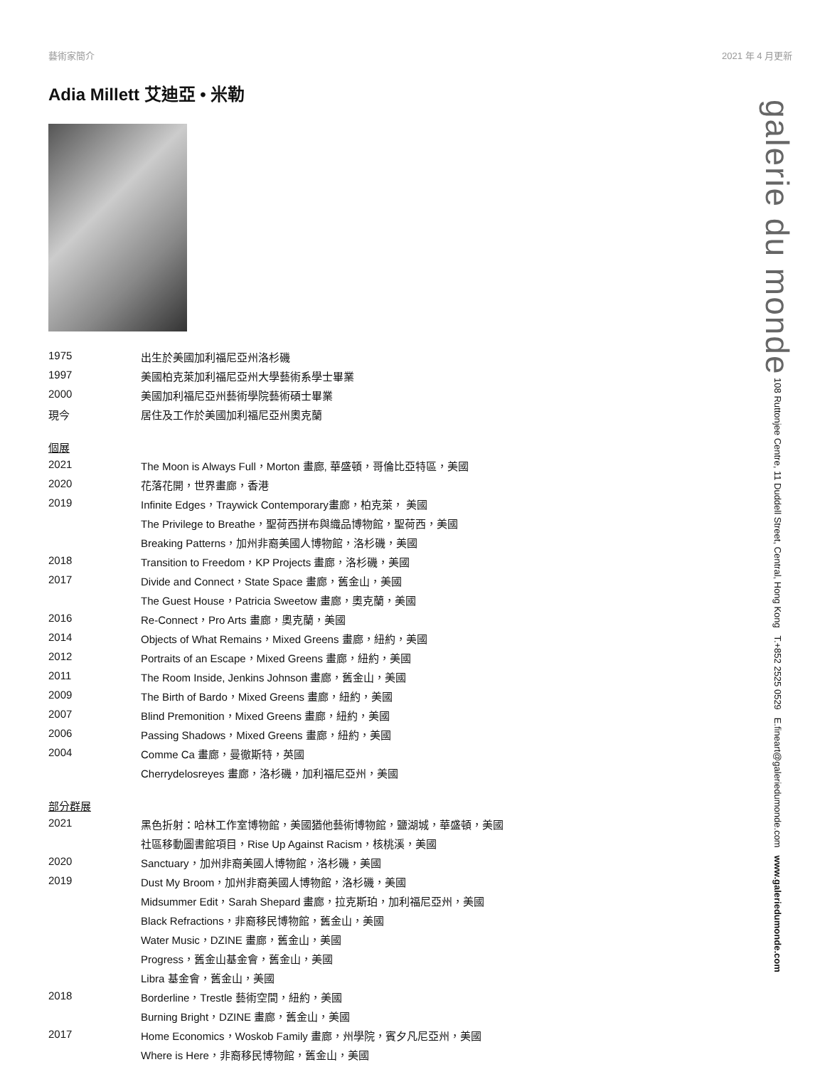藝術家簡介 2021 年 4 月更新
Adia Millett 艾迪亞 • 米勒
| 1975 | 出生於美國加利福尼亞州洛杉磯 |
| 1997 | 美國柏克萊加利福尼亞州大學藝術系學士畢業 |
| 2000 | 美國加利福尼亞州藝術學院藝術碩士畢業 |
| 現今 | 居住及工作於美國加利福尼亞州奧克蘭 |
個展
| 2021 | The Moon is Always Full，Morton 畫廊, 華盛頓，哥倫比亞特區，美國 |
| 2020 | 花落花開，世界畫廊，香港 |
| 2019 | Infinite Edges，Traywick Contemporary畫廊，柏克萊， 美國 |
| | The Privilege to Breathe，聖荷西拼布與織品博物館，聖荷西，美國 |
| | Breaking Patterns，加州非裔美國人博物館，洛杉磯，美國 |
| 2018 | Transition to Freedom，KP Projects 畫廊，洛杉磯，美國 |
| 2017 | Divide and Connect，State Space 畫廊，舊金山，美國 |
| | The Guest House，Patricia Sweetow 畫廊，奧克蘭，美國 |
| 2016 | Re-Connect，Pro Arts 畫廊，奧克蘭，美國 |
| 2014 | Objects of What Remains，Mixed Greens 畫廊，紐約，美國 |
| 2012 | Portraits of an Escape，Mixed Greens 畫廊，紐約，美國 |
| 2011 | The Room Inside, Jenkins Johnson 畫廊，舊金山，美國 |
| 2009 | The Birth of Bardo，Mixed Greens 畫廊，紐約，美國 |
| 2007 | Blind Premonition，Mixed Greens 畫廊，紐約，美國 |
| 2006 | Passing Shadows，Mixed Greens 畫廊，紐約，美國 |
| 2004 | Comme Ca 畫廊，曼徹斯特，英國 |
| | Cherrydelosreyes 畫廊，洛杉磯，加利福尼亞州，美國 |
部分群展
| 2021 | 黑色折射：哈林工作室博物館，美國猶他藝術博物館，鹽湖城，華盛頓，美國 |
| | 社區移動圖書館項目，Rise Up Against Racism，核桃溪，美國 |
| 2020 | Sanctuary，加州非裔美國人博物館，洛杉磯，美國 |
| 2019 | Dust My Broom，加州非裔美國人博物館，洛杉磯，美國 |
| | Midsummer Edit，Sarah Shepard 畫廊，拉克斯珀，加利福尼亞州，美國 |
| | Black Refractions，非裔移民博物館，舊金山，美國 |
| | Water Music，DZINE 畫廊，舊金山，美國 |
| | Progress，舊金山基金會，舊金山，美國 |
| | Libra 基金會，舊金山，美國 |
| 2018 | Borderline，Trestle 藝術空間，紐約，美國 |
| | Burning Bright，DZINE 畫廊，舊金山，美國 |
| 2017 | Home Economics，Woskob Family 畫廊，州學院，賓夕凡尼亞州，美國 |
| | Where is Here，非裔移民博物館，舊金山，美國 |
galerie du monde 108 Ruttonjee Centre, 11 Duddell Street, Central, Hong Kong T.+852 2525 0529 E.fineart@galeriedumonde.com www.galeriedumonde.com